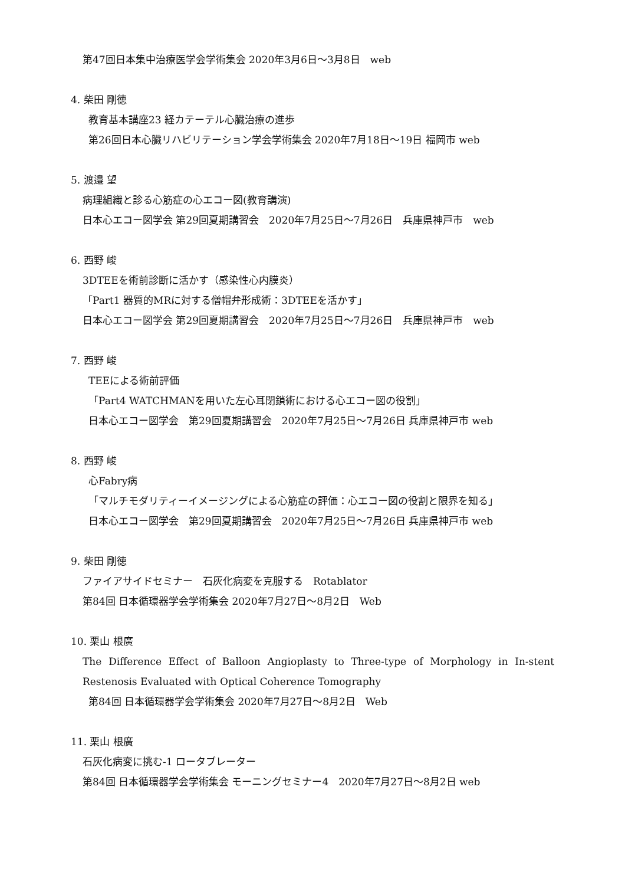第47回日本集中治療医学会学術集会 2020年3月6日～3月8日　web
4. 柴田 剛徳
教育基本講座23 経カテーテル心臓治療の進歩
第26回日本心臓リハビリテーション学会学術集会 2020年7月18日～19日 福岡市 web
5. 渡邉 望
病理組織と診る心筋症の心エコー図(教育講演)
日本心エコー図学会 第29回夏期講習会　2020年7月25日～7月26日　兵庫県神戸市　web
6. 西野 峻
3DTEEを術前診断に活かす（感染性心内膜炎）
「Part1 器質的MRに対する僧帽弁形成術：3DTEEを活かす」
日本心エコー図学会 第29回夏期講習会　2020年7月25日～7月26日　兵庫県神戸市　web
7. 西野 峻
TEEによる術前評価
「Part4 WATCHMANを用いた左心耳閉鎖術における心エコー図の役割」
日本心エコー図学会　第29回夏期講習会　2020年7月25日～7月26日 兵庫県神戸市 web
8. 西野 峻
心Fabry病
「マルチモダリティーイメージングによる心筋症の評価：心エコー図の役割と限界を知る」
日本心エコー図学会　第29回夏期講習会　2020年7月25日～7月26日 兵庫県神戸市 web
9. 柴田 剛徳
ファイアサイドセミナー　石灰化病変を克服する　Rotablator
第84回 日本循環器学会学術集会 2020年7月27日～8月2日　Web
10. 栗山 根廣
The Difference Effect of Balloon Angioplasty to Three-type of Morphology in In-stent Restenosis Evaluated with Optical Coherence Tomography
第84回 日本循環器学会学術集会 2020年7月27日～8月2日　Web
11. 栗山 根廣
石灰化病変に挑む-1 ロータブレーター
第84回 日本循環器学会学術集会 モーニングセミナー4　2020年7月27日～8月2日 web